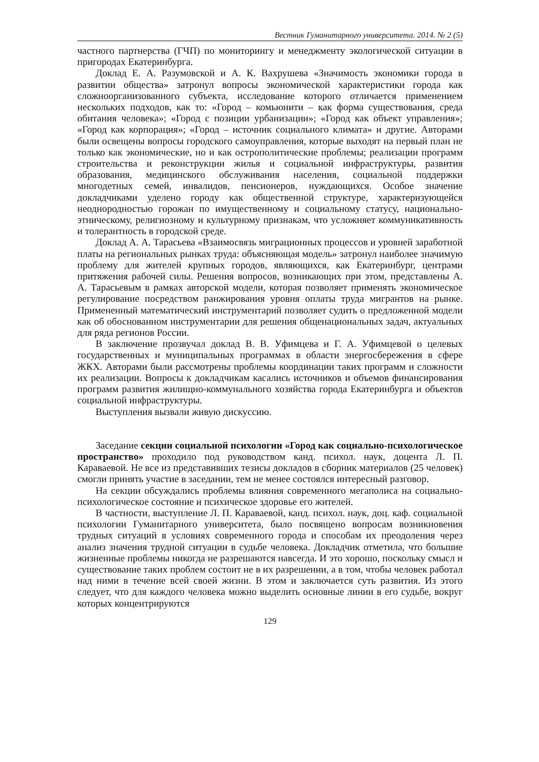Вестник Гуманитарного университета. 2014. № 2 (5)
частного партнерства (ГЧП) по мониторингу и менеджменту экологической ситуации в пригородах Екатеринбурга.
Доклад Е. А. Разумовской и А. К. Вахрушева «Значимость экономики города в развитии общества» затронул вопросы экономической характеристики города как сложноорганизованного субъекта, исследование которого отличается применением нескольких подходов, как то: «Город – комьюнити – как форма существования, среда обитания человека»; «Город с позиции урбанизации»; «Город как объект управления»; «Город как корпорация»; «Город – источник социального климата» и другие. Авторами были освещены вопросы городского самоуправления, которые выходят на первый план не только как экономические, но и как остро­политические проблемы; реализации программ строительства и реконструкции жилья и социальной инфраструктуры, развития образования, медицинского обслуживания населения, социальной поддержки многодетных семей, инвалидов, пенсионеров, нуждающихся. Особое значение докладчиками уделено городу как общественной структуре, характеризующейся неоднородностью горожан по имущественному и социальному статусу, национально-этническому, религиозному и культурному признакам, что усложняет коммуникативность и толерантность в городской среде.
Доклад А. А. Тарасьева «Взаимосвязь миграционных процессов и уровней заработной платы на региональных рынках труда: объясняющая модель» затронул наиболее значимую проблему для жителей крупных городов, являющихся, как Екатеринбург, центрами притяжения рабочей силы. Решения вопросов, возникающих при этом, представлены А. А. Тарасьевым в рамках авторской модели, которая позволяет применять экономическое регулирование посредством ранжирования уровня оплаты труда мигрантов на рынке. Примененный математический инструментарий позволяет судить о предложенной модели как об обоснованном инструментарии для решения общенациональных задач, актуальных для ряда регионов России.
В заключение прозвучал доклад В. В. Уфимцева и Г. А. Уфимцевой о целевых государственных и муниципальных программах в области энергосбережения в сфере ЖКХ. Авторами были рассмотрены проблемы координации таких программ и сложности их реализации. Вопросы к докладчикам касались источников и объемов финансирования программ развития жилищно-коммунального хозяйства города Екатеринбурга и объектов социальной инфраструктуры.
Выступления вызвали живую дискуссию.
Заседание секции социальной психологии «Город как социально-психологическое пространство» проходило под руководством канд. психол. наук, доцента Л. П. Караваевой. Не все из представивших тезисы докладов в сборник материалов (25 человек) смогли принять участие в заседании, тем не менее состоялся интересный разговор.
На секции обсуждались проблемы влияния современного мегаполиса на социально-психологическое состояние и психическое здоровье его жителей.
В частности, выступление Л. П. Караваевой, канд. психол. наук, доц. каф. социальной психологии Гуманитарного университета, было посвящено вопросам возникновения трудных ситуаций в условиях современного города и способам их преодоления через анализ значения трудной ситуации в судьбе человека. Докладчик отметила, что большие жизненные проблемы никогда не разрешаются навсегда. И это хорошо, поскольку смысл и существование таких проблем состоит не в их разрешении, а в том, чтобы человек работал над ними в течение всей своей жизни. В этом и заключается суть развития. Из этого следует, что для каждого человека можно выделить основные линии в его судьбе, вокруг которых концентрируются
129